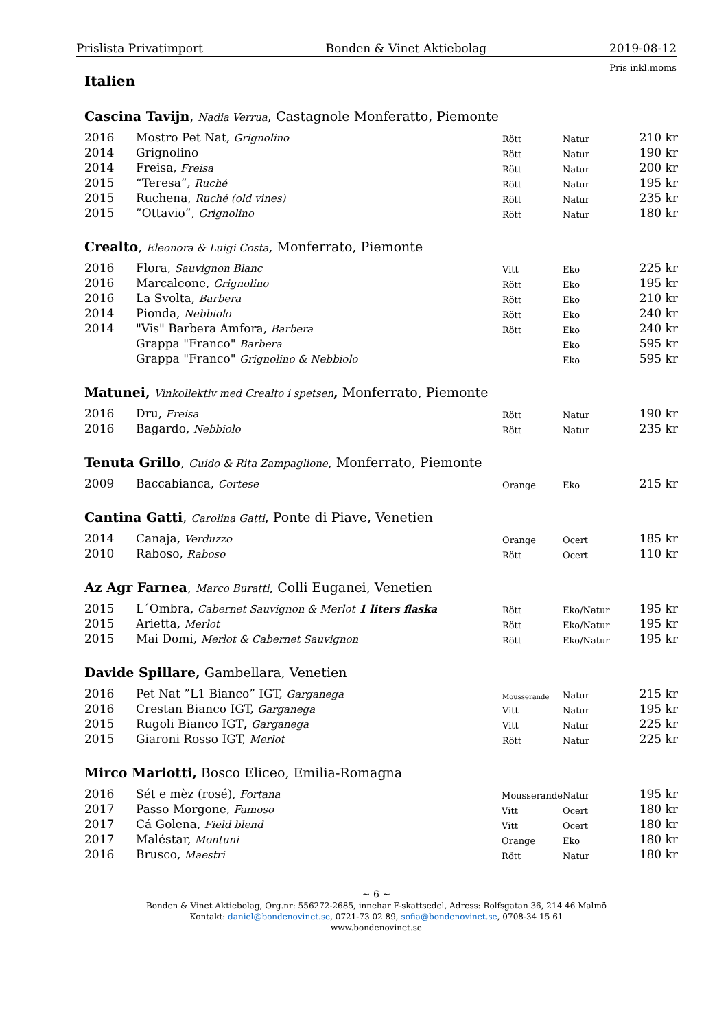Prislista Privatimport Bonden & Vinet Aktiebolag 2019-08-12
Pris inkl.moms
Italien
Cascina Tavijn, Nadia Verrua, Castagnole Monferatto, Piemonte
| 2016 | Mostro Pet Nat, Grignolino | Rött | Natur | 210 kr |
| 2014 | Grignolino | Rött | Natur | 190 kr |
| 2014 | Freisa, Freisa | Rött | Natur | 200 kr |
| 2015 | “Teresa”, Ruché | Rött | Natur | 195 kr |
| 2015 | Ruchena, Ruché (old vines) | Rött | Natur | 235 kr |
| 2015 | ”Ottavio”, Grignolino | Rött | Natur | 180 kr |
Crealto, Eleonora & Luigi Costa, Monferrato, Piemonte
| 2016 | Flora, Sauvignon Blanc | Vitt | Eko | 225 kr |
| 2016 | Marcaleone, Grignolino | Rött | Eko | 195 kr |
| 2016 | La Svolta, Barbera | Rött | Eko | 210 kr |
| 2014 | Pionda, Nebbiolo | Rött | Eko | 240 kr |
| 2014 | "Vis" Barbera Amfora, Barbera | Rött | Eko | 240 kr |
| | Grappa "Franco" Barbera | | Eko | 595 kr |
| | Grappa "Franco" Grignolino & Nebbiolo | | Eko | 595 kr |
Matunei, Vinkollektiv med Crealto i spetsen, Monferrato, Piemonte
| 2016 | Dru, Freisa | Rött | Natur | 190 kr |
| 2016 | Bagardo, Nebbiolo | Rött | Natur | 235 kr |
Tenuta Grillo, Guido & Rita Zampaglione, Monferrato, Piemonte
| 2009 | Baccabianca, Cortese | Orange | Eko | 215 kr |
Cantina Gatti, Carolina Gatti, Ponte di Piave, Venetien
| 2014 | Canaja, Verduzzo | Orange | Ocert | 185 kr |
| 2010 | Raboso, Raboso | Rött | Ocert | 110 kr |
Az Agr Farnea, Marco Buratti, Colli Euganei, Venetien
| 2015 | L´Ombra, Cabernet Sauvignon & Merlot 1 liters flaska | Rött | Eko/Natur | 195 kr |
| 2015 | Arietta, Merlot | Rött | Eko/Natur | 195 kr |
| 2015 | Mai Domi, Merlot & Cabernet Sauvignon | Rött | Eko/Natur | 195 kr |
Davide Spillare, Gambellara, Venetien
| 2016 | Pet Nat ”L1 Bianco” IGT, Garganega | Mousserande | Natur | 215 kr |
| 2016 | Crestan Bianco IGT, Garganega | Vitt | Natur | 195 kr |
| 2015 | Rugoli Bianco IGT , Garganega | Vitt | Natur | 225 kr |
| 2015 | Giaroni Rosso IGT, Merlot | Rött | Natur | 225 kr |
Mirco Mariotti, Bosco Eliceo, Emilia-Romagna
| 2016 | Sét e mèz (rosé), Fortana | Mousserande | Natur | 195 kr |
| 2017 | Passo Morgone, Famoso | Vitt | Ocert | 180 kr |
| 2017 | Cá Golena, Field blend | Vitt | Ocert | 180 kr |
| 2017 | Maléstar, Montuni | Orange | Eko | 180 kr |
| 2016 | Brusco, Maestri | Rött | Natur | 180 kr |
~ 6 ~
Bonden & Vinet Aktiebolag, Org.nr: 556272-2685, innehar F-skattsedel, Adress: Rolfsgatan 36, 214 46 Malmö
Kontakt: daniel@bondenovinet.se, 0721-73 02 89, sofia@bondenovinet.se, 0708-34 15 61
www.bondenovinet.se